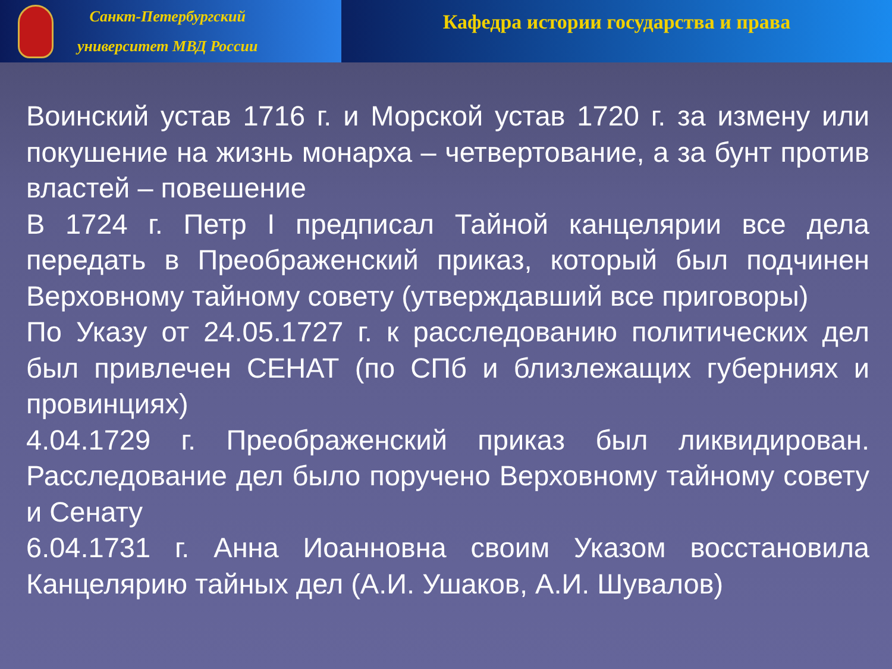Санкт-Петербургский
университет МВД России
Кафедра истории государства и права
Воинский устав 1716 г. и Морской устав 1720 г. за измену или покушение на жизнь монарха – четвертование, а за бунт против властей – повешение
В 1724 г. Петр I предписал Тайной канцелярии все дела передать в Преображенский приказ, который был подчинен Верховному тайному совету (утверждавший все приговоры)
По Указу от 24.05.1727 г. к расследованию политических дел был привлечен СЕНАТ (по СПб и близлежащих губерниях и провинциях)
4.04.1729 г. Преображенский приказ был ликвидирован. Расследование дел было поручено Верховному тайному совету и Сенату
6.04.1731 г. Анна Иоанновна своим Указом восстановила Канцелярию тайных дел (А.И. Ушаков, А.И. Шувалов)